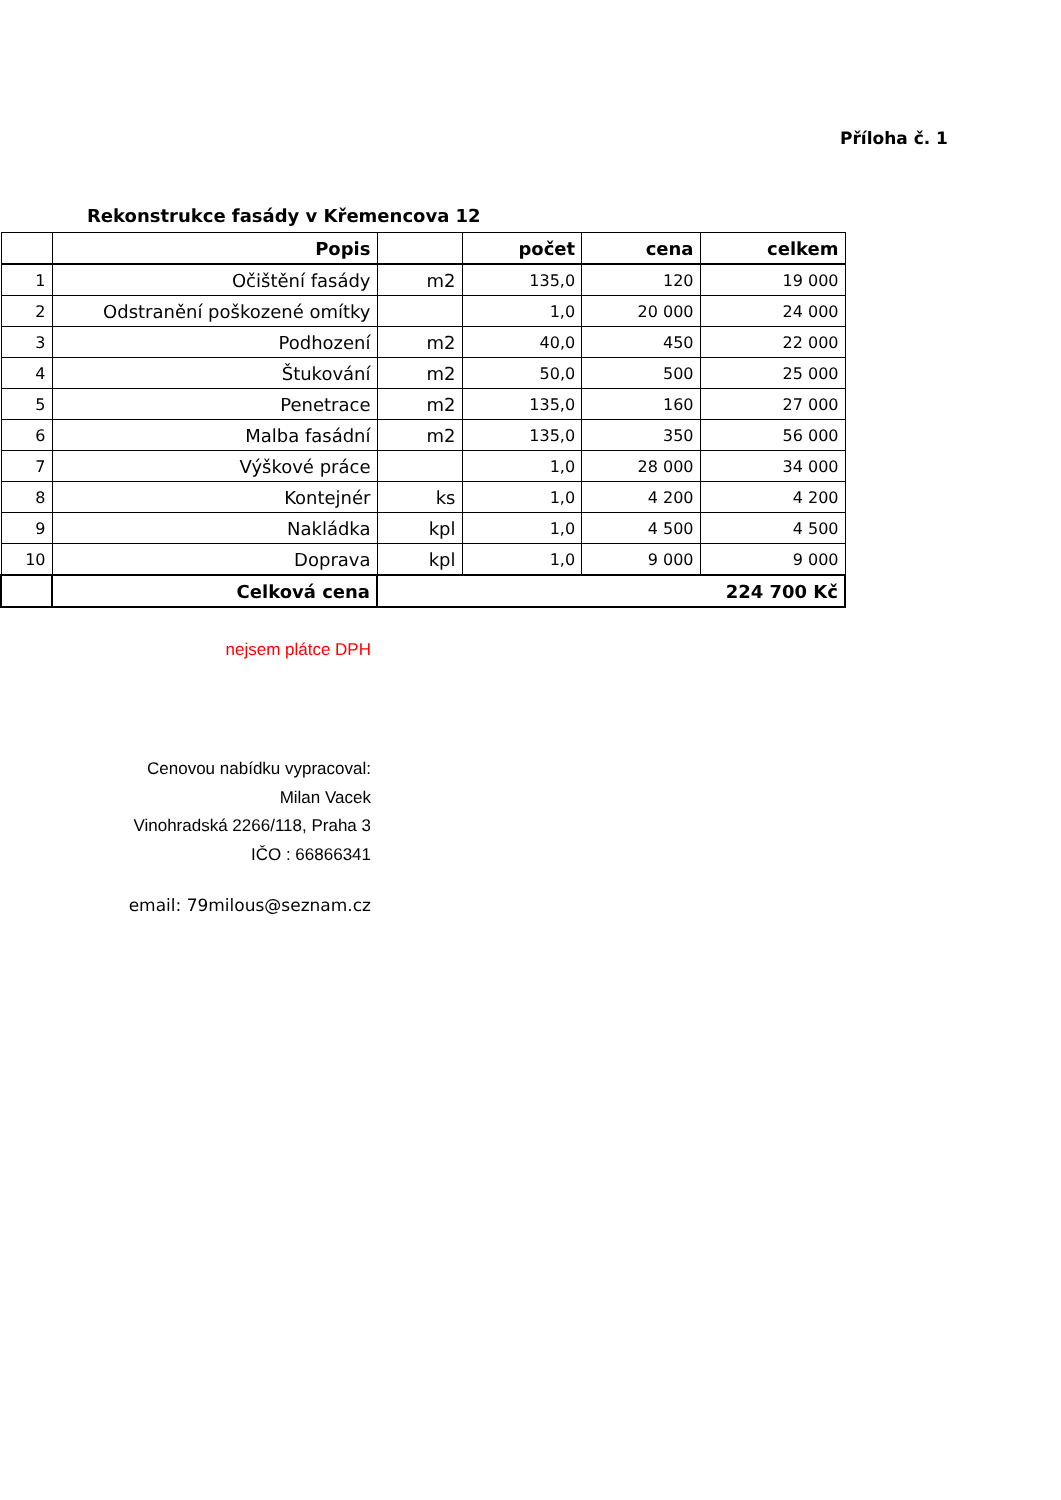Příloha č. 1
Rekonstrukce fasády v Křemencova 12
| | Popis | | počet | cena | celkem |
| --- | --- | --- | --- | --- | --- |
| 1 | Očištění fasády | m2 | 135,0 | 120 | 19 000 |
| 2 | Odstranění poškozené omítky | | 1,0 | 20 000 | 24 000 |
| 3 | Podhození | m2 | 40,0 | 450 | 22 000 |
| 4 | Štukování | m2 | 50,0 | 500 | 25 000 |
| 5 | Penetrace | m2 | 135,0 | 160 | 27 000 |
| 6 | Malba fasádní | m2 | 135,0 | 350 | 56 000 |
| 7 | Výškové práce | | 1,0 | 28 000 | 34 000 |
| 8 | Kontejnér | ks | 1,0 | 4 200 | 4 200 |
| 9 | Nakládka | kpl | 1,0 | 4 500 | 4 500 |
| 10 | Doprava | kpl | 1,0 | 9 000 | 9 000 |
| | Celková cena | 224 700 Kč | | | |
nejsem plátce DPH
Cenovou nabídku vypracoval:
Milan Vacek
Vinohradská 2266/118, Praha 3
IČO : 66866341
email: 79milous@seznam.cz